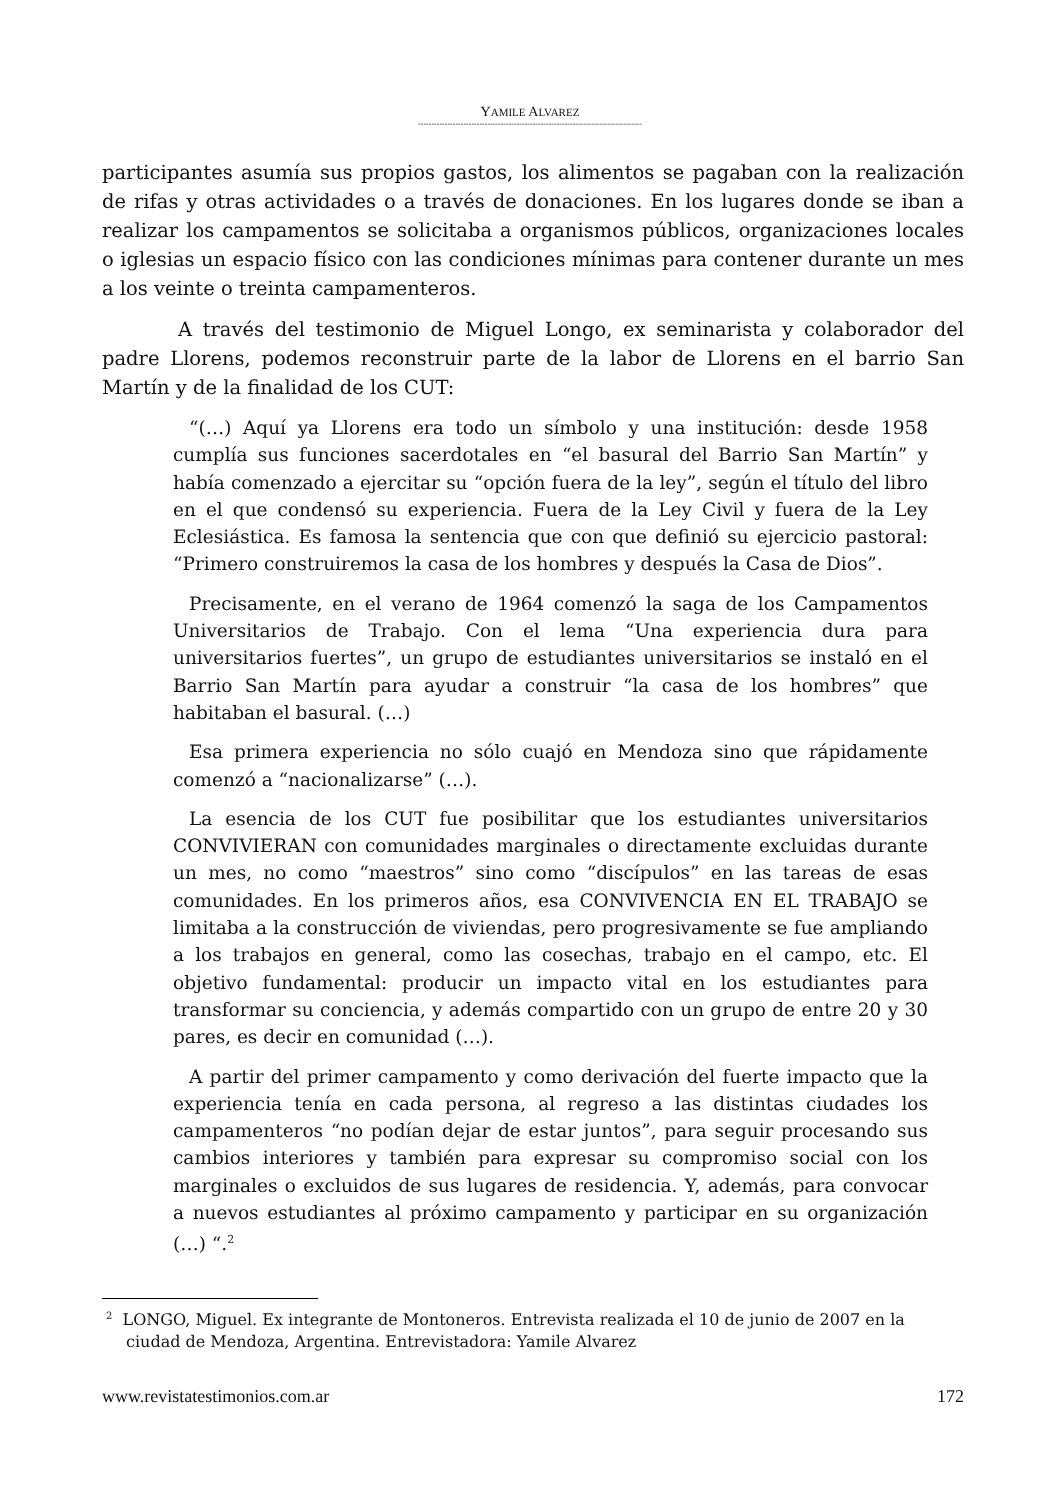YAMILE ALVAREZ
------------------------------------------------------------------------------------
participantes asumía sus propios gastos, los alimentos se pagaban con la realización de rifas y otras actividades o a través de donaciones. En los lugares donde se iban a realizar los campamentos se solicitaba a organismos públicos, organizaciones locales o iglesias un espacio físico con las condiciones mínimas para contener durante un mes a los veinte o treinta campamenteros.
A través del testimonio de Miguel Longo, ex seminarista y colaborador del padre Llorens, podemos reconstruir parte de la labor de Llorens en el barrio San Martín y de la finalidad de los CUT:
“(…) Aquí ya Llorens era todo un símbolo y una institución: desde 1958 cumplía sus funciones sacerdotales en “el basural del Barrio San Martín” y había comenzado a ejercitar su “opción fuera de la ley”, según el título del libro en el que condensó su experiencia. Fuera de la Ley Civil y fuera de la Ley Eclesiástica. Es famosa la sentencia que con que definió su ejercicio pastoral: “Primero construiremos la casa de los hombres y después la Casa de Dios”.
Precisamente, en el verano de 1964 comenzó la saga de los Campamentos Universitarios de Trabajo. Con el lema “Una experiencia dura para universitarios fuertes”, un grupo de estudiantes universitarios se instaló en el Barrio San Martín para ayudar a construir “la casa de los hombres” que habitaban el basural. (…)
Esa primera experiencia no sólo cuajó en Mendoza sino que rápidamente comenzó a “nacionalizarse” (…).
La esencia de los CUT fue posibilitar que los estudiantes universitarios CONVIVIERAN con comunidades marginales o directamente excluidas durante un mes, no como “maestros” sino como “discípulos” en las tareas de esas comunidades. En los primeros años, esa CONVIVENCIA EN EL TRABAJO se limitaba a la construcción de viviendas, pero progresivamente se fue ampliando a los trabajos en general, como las cosechas, trabajo en el campo, etc. El objetivo fundamental: producir un impacto vital en los estudiantes para transformar su conciencia, y además compartido con un grupo de entre 20 y 30 pares, es decir en comunidad (…).
A partir del primer campamento y como derivación del fuerte impacto que la experiencia tenía en cada persona, al regreso a las distintas ciudades los campamenteros “no podían dejar de estar juntos”, para seguir procesando sus cambios interiores y también para expresar su compromiso social con los marginales o excluidos de sus lugares de residencia. Y, además, para convocar a nuevos estudiantes al próximo campamento y participar en su organización (…) “.<sup>2</sup>
<sup>2</sup> LONGO, Miguel. Ex integrante de Montoneros. Entrevista realizada el 10 de junio de 2007 en la ciudad de Mendoza, Argentina. Entrevistadora: Yamile Alvarez
www.revistatestimonios.com.ar 172